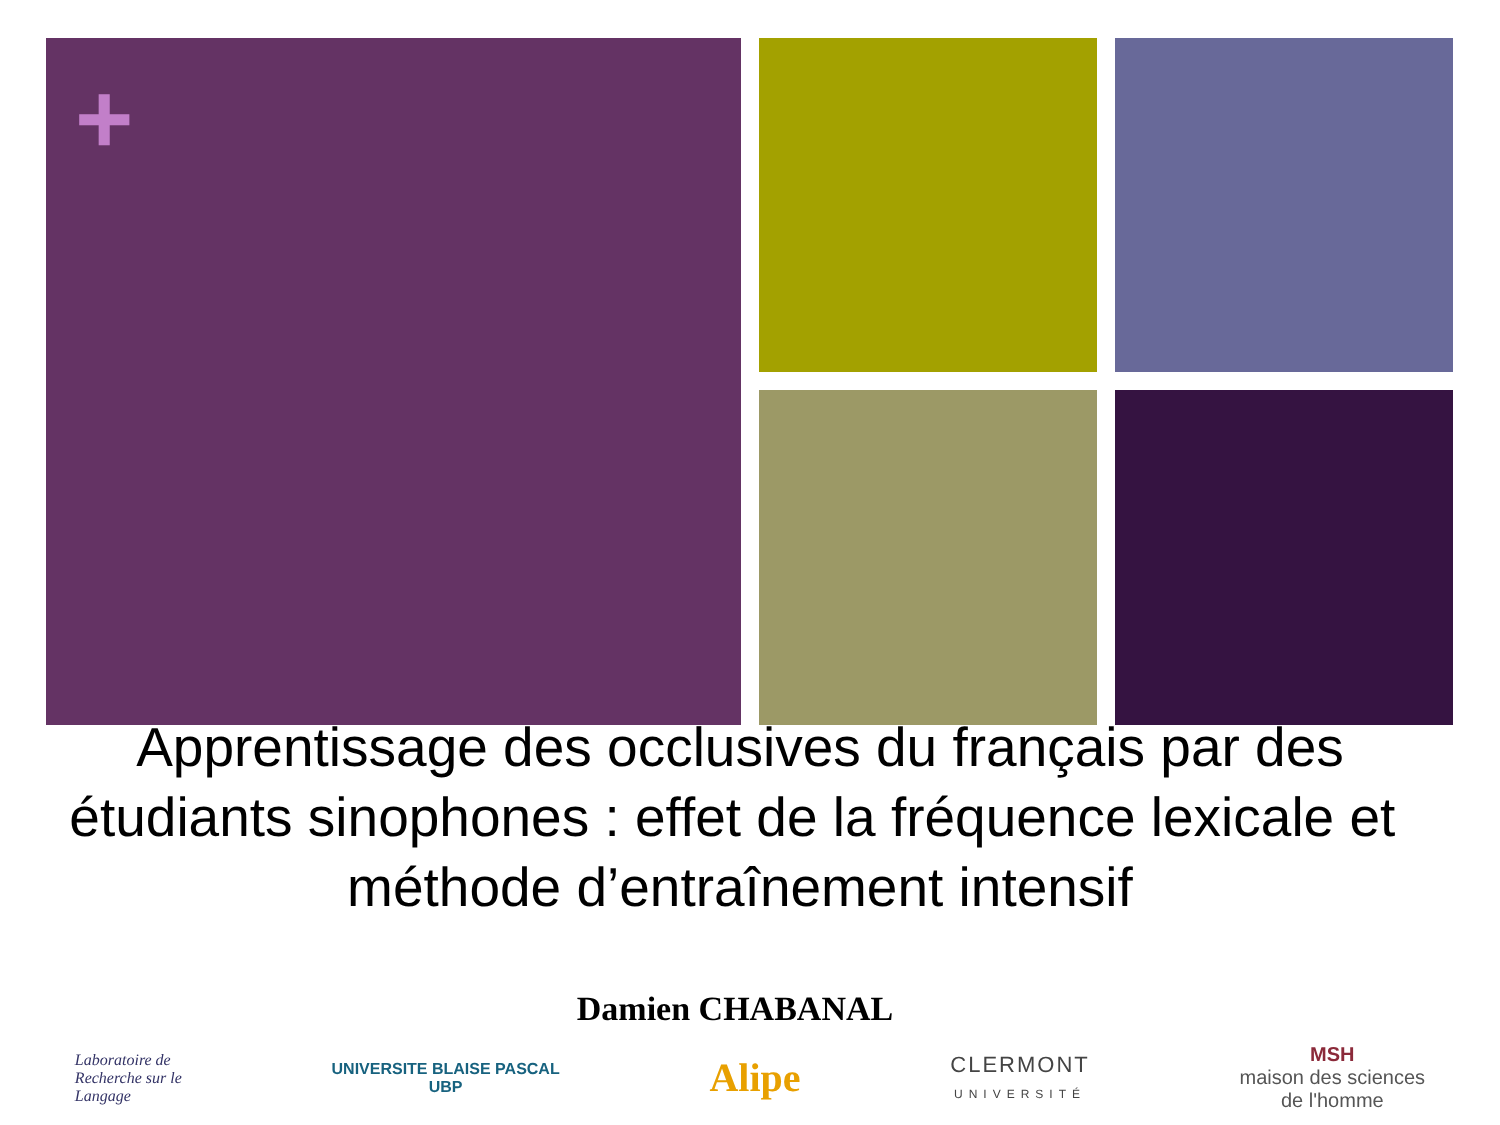+
Apprentissage des occlusives du français par des étudiants sinophones : effet de la fréquence lexicale et méthode d’entraînement intensif
Damien CHABANAL
Laboratoire de
Recherche sur le
Langage
UNIVERSITE BLAISE PASCAL
UBP
Alipe
CLERMONT
UNIVERSITÉ
MSH
maison des sciences
de l'homme